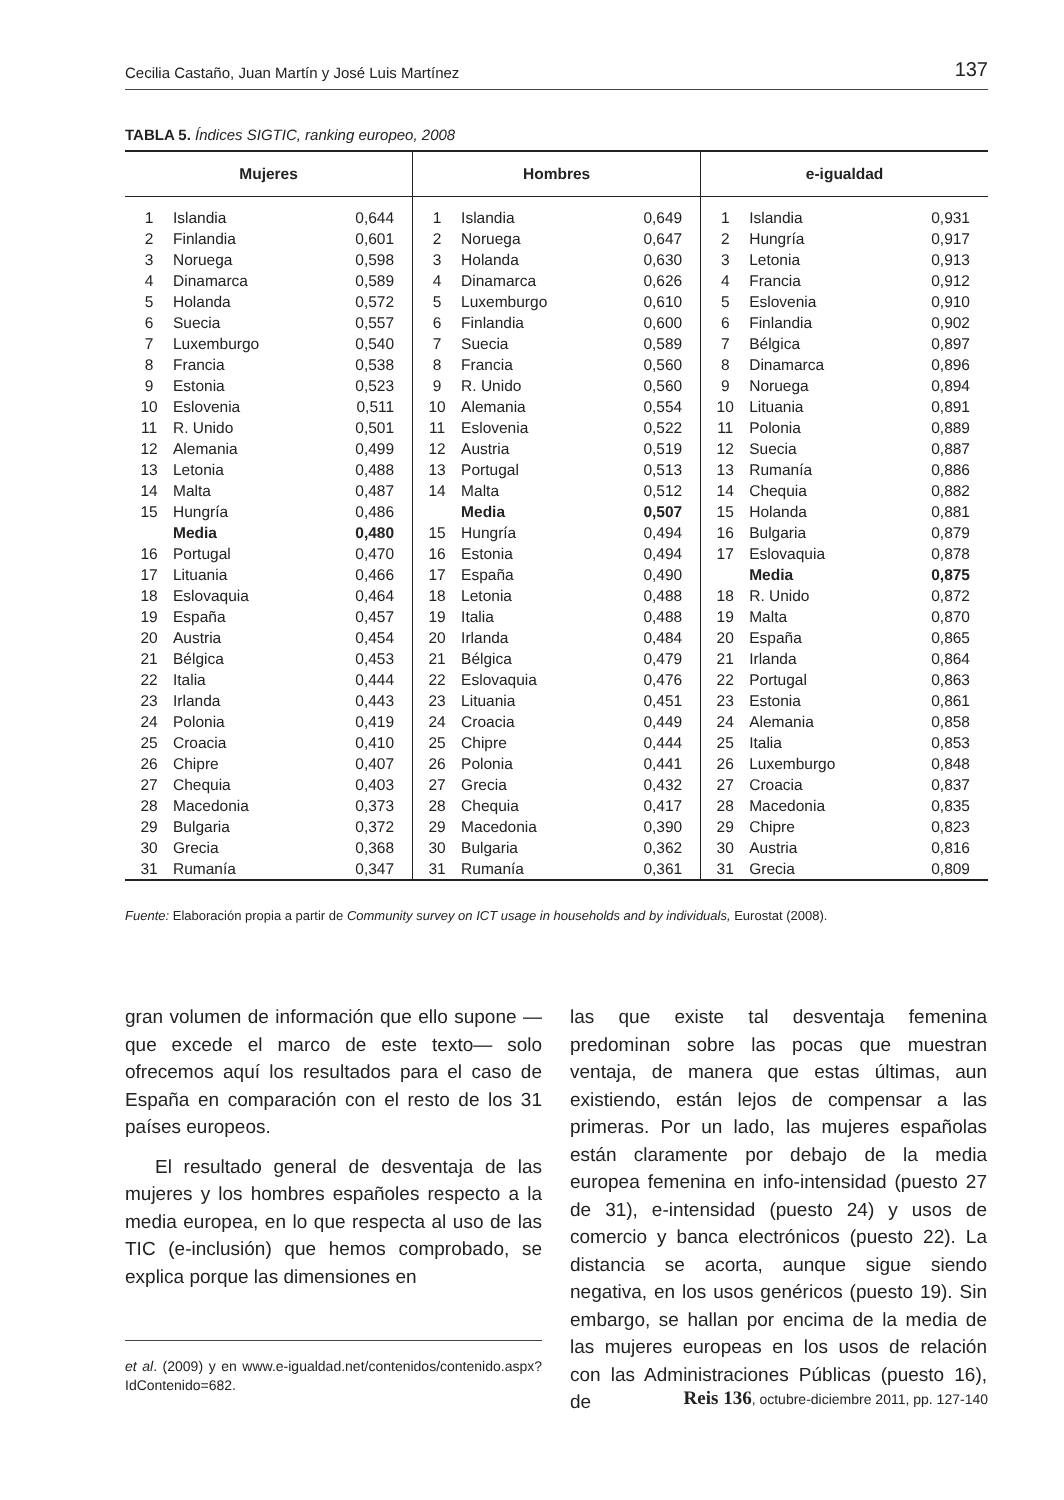Cecilia Castaño, Juan Martín y José Luis Martínez 137
TABLA 5. Índices SIGTIC, ranking europeo, 2008
| Mujeres | | | Hombres | | | e-igualdad | | |
| --- | --- | --- | --- | --- | --- | --- | --- | --- |
| 1 | Islandia | 0,644 | 1 | Islandia | 0,649 | 1 | Islandia | 0,931 |
| 2 | Finlandia | 0,601 | 2 | Noruega | 0,647 | 2 | Hungría | 0,917 |
| 3 | Noruega | 0,598 | 3 | Holanda | 0,630 | 3 | Letonia | 0,913 |
| 4 | Dinamarca | 0,589 | 4 | Dinamarca | 0,626 | 4 | Francia | 0,912 |
| 5 | Holanda | 0,572 | 5 | Luxemburgo | 0,610 | 5 | Eslovenia | 0,910 |
| 6 | Suecia | 0,557 | 6 | Finlandia | 0,600 | 6 | Finlandia | 0,902 |
| 7 | Luxemburgo | 0,540 | 7 | Suecia | 0,589 | 7 | Bélgica | 0,897 |
| 8 | Francia | 0,538 | 8 | Francia | 0,560 | 8 | Dinamarca | 0,896 |
| 9 | Estonia | 0,523 | 9 | R. Unido | 0,560 | 9 | Noruega | 0,894 |
| 10 | Eslovenia | 0,511 | 10 | Alemania | 0,554 | 10 | Lituania | 0,891 |
| 11 | R. Unido | 0,501 | 11 | Eslovenia | 0,522 | 11 | Polonia | 0,889 |
| 12 | Alemania | 0,499 | 12 | Austria | 0,519 | 12 | Suecia | 0,887 |
| 13 | Letonia | 0,488 | 13 | Portugal | 0,513 | 13 | Rumanía | 0,886 |
| 14 | Malta | 0,487 | 14 | Malta | 0,512 | 14 | Chequia | 0,882 |
| 15 | Hungría | 0,486 | | Media | 0,507 | 15 | Holanda | 0,881 |
| | Media | 0,480 | 15 | Hungría | 0,494 | 16 | Bulgaria | 0,879 |
| 16 | Portugal | 0,470 | 16 | Estonia | 0,494 | 17 | Eslovaquia | 0,878 |
| 17 | Lituania | 0,466 | 17 | España | 0,490 | | Media | 0,875 |
| 18 | Eslovaquia | 0,464 | 18 | Letonia | 0,488 | 18 | R. Unido | 0,872 |
| 19 | España | 0,457 | 19 | Italia | 0,488 | 19 | Malta | 0,870 |
| 20 | Austria | 0,454 | 20 | Irlanda | 0,484 | 20 | España | 0,865 |
| 21 | Bélgica | 0,453 | 21 | Bélgica | 0,479 | 21 | Irlanda | 0,864 |
| 22 | Italia | 0,444 | 22 | Eslovaquia | 0,476 | 22 | Portugal | 0,863 |
| 23 | Irlanda | 0,443 | 23 | Lituania | 0,451 | 23 | Estonia | 0,861 |
| 24 | Polonia | 0,419 | 24 | Croacia | 0,449 | 24 | Alemania | 0,858 |
| 25 | Croacia | 0,410 | 25 | Chipre | 0,444 | 25 | Italia | 0,853 |
| 26 | Chipre | 0,407 | 26 | Polonia | 0,441 | 26 | Luxemburgo | 0,848 |
| 27 | Chequia | 0,403 | 27 | Grecia | 0,432 | 27 | Croacia | 0,837 |
| 28 | Macedonia | 0,373 | 28 | Chequia | 0,417 | 28 | Macedonia | 0,835 |
| 29 | Bulgaria | 0,372 | 29 | Macedonia | 0,390 | 29 | Chipre | 0,823 |
| 30 | Grecia | 0,368 | 30 | Bulgaria | 0,362 | 30 | Austria | 0,816 |
| 31 | Rumanía | 0,347 | 31 | Rumanía | 0,361 | 31 | Grecia | 0,809 |
Fuente: Elaboración propia a partir de Community survey on ICT usage in households and by individuals, Eurostat (2008).
gran volumen de información que ello supone —que excede el marco de este texto— solo ofrecemos aquí los resultados para el caso de España en comparación con el resto de los 31 países europeos.
El resultado general de desventaja de las mujeres y los hombres españoles respecto a la media europea, en lo que respecta al uso de las TIC (e-inclusión) que hemos comprobado, se explica porque las dimensiones en
et al. (2009) y en www.e-igualdad.net/contenidos/contenido.aspx?IdContenido=682.
las que existe tal desventaja femenina predominan sobre las pocas que muestran ventaja, de manera que estas últimas, aun existiendo, están lejos de compensar a las primeras. Por un lado, las mujeres españolas están claramente por debajo de la media europea femenina en info-intensidad (puesto 27 de 31), e-intensidad (puesto 24) y usos de comercio y banca electrónicos (puesto 22). La distancia se acorta, aunque sigue siendo negativa, en los usos genéricos (puesto 19). Sin embargo, se hallan por encima de la media de las mujeres europeas en los usos de relación con las Administraciones Públicas (puesto 16), de
Reis 136, octubre-diciembre 2011, pp. 127-140